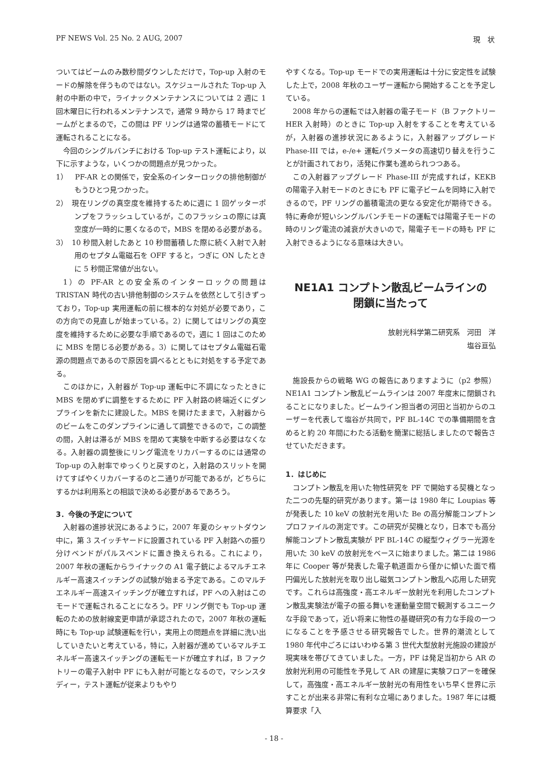PF NEWS Vol. 25 No. 2 AUG, 2007 現　状
ついてはビームのみ数秒間ダウンしただけで，Top-up 入射のモードの解除を伴うものではない。スケジュールされた Top-up 入射の中断の中で，ライナックメンテナンスについては 2 週に 1 回木曜日に行われるメンテナンスで，通常 9 時から 17 時までビームがとまるので，この間は PF リングは通常の蓄積モードにて運転されることになる。
今回のシングルバンチにおける Top-up テスト運転により，以下に示すような，いくつかの問題点が見つかった。
1）　PF-AR との関係で，安全系のインターロックの排他制御がもうひとつ見つかった。
2）　現在リングの真空度を維持するために週に 1 回ゲッターポンプをフラッシュしているが，このフラッシュの際には真空度が一時的に悪くなるので，MBS を閉める必要がある。
3）　10 秒間入射したあと 10 秒間蓄積した際に続く入射で入射用のセプタム電磁石を OFF すると，つぎに ON したときに 5 秒間正常値が出ない。
1）の PF-AR との安全系のインターロックの問題は TRISTAN 時代の古い排他制御のシステムを依然として引きずっており，Top-up 実用運転の前に根本的な対処が必要であり，この方向での見直しが始まっている。2）に関してはリングの真空度を維持するために必要な手順であるので，週に 1 回はこのために MBS を閉じる必要がある。3）に関してはセプタム電磁石電源の問題点であるので原因を調べるとともに対処をする予定である。
このほかに，入射器が Top-up 運転中に不調になったときに MBS を閉めずに調整をするために PF 入射路の終端近くにダンプラインを新たに建設した。MBS を開けたままで，入射器からのビームをこのダンプラインに通して調整できるので，この調整の間，入射は滞るが MBS を閉めて実験を中断する必要はなくなる。入射器の調整後にリング電流をリカバーするのには通常の Top-up の入射率でゆっくりと戻すのと，入射路のスリットを開けてすばやくリカバーするのと二通りが可能であるが，どちらにするかは利用系との相談で決める必要があるであろう。
3．今後の予定について
入射器の進捗状況にあるように，2007 年夏のシャットダウン中に，第 3 スイッチヤードに設置されている PF 入射路への振り分けベンドがパルスベンドに置き換えられる。これにより，2007 年秋の運転からライナックの A1 電子銃によるマルチエネルギー高速スイッチングの試験が始まる予定である。このマルチエネルギー高速スイッチングが確立すれば，PF への入射はこのモードで運転されることになろう。PF リング側でも Top-up 運転のための放射線変更申請が承認されたので，2007 年秋の運転時にも Top-up 試験運転を行い，実用上の問題点を詳細に洗い出していきたいと考えている，特に，入射器が進めているマルチエネルギー高速スイッチングの運転モードが確立すれば，B ファクトリーの電子入射中 PF にも入射が可能となるので，マシンスタディー，テスト運転が従来よりもやり
やすくなる。Top-up モードでの実用運転は十分に安定性を試験した上で，2008 年秋のユーザー運転から開始することを予定している。
2008 年からの運転では入射器の電子モード（B ファクトリー HER 入射時）のときに Top-up 入射をすることを考えているが，入射器の進捗状況にあるように，入射器アップグレード Phase-III では，e-/e+ 運転パラメータの高速切り替えを行うことが計画されており，活発に作業も進められつつある。
この入射器アップグレード Phase-III が完成すれば，KEKB の陽電子入射モードのときにも PF に電子ビームを同時に入射できるので，PF リングの蓄積電流の更なる安定化が期待できる。特に寿命が短いシングルバンチモードの運転では陽電子モードの時のリング電流の減衰が大きいので，陽電子モードの時も PF に入射できるようになる意味は大きい。
NE1A1 コンプトン散乱ビームラインの
閉鎖に当たって
放射光科学第二研究系　河田　洋
塩谷亘弘
施設長からの戦略 WG の報告にありますように（p2 参照）NE1A1 コンプトン散乱ビームラインは 2007 年度末に閉鎖されることになりました。ビームライン担当者の河田と当初からのユーザーを代表して塩谷が共同で，PF BL-14C での準備期間を含めると約 20 年間にわたる活動を簡潔に総括しましたので報告させていただきます。
1．はじめに
コンプトン散乱を用いた物性研究を PF で開始する契機となった二つの先駆的研究があります。第一は 1980 年に Loupias 等が発表した 10 keV の放射光を用いた Be の高分解能コンプトンプロファイルの測定です。この研究が契機となり，日本でも高分解能コンプトン散乱実験が PF BL-14C の縦型ウィグラー光源を用いた 30 keV の放射光をベースに始まりました。第二は 1986 年に Cooper 等が発表した電子軌道面から僅かに傾いた面で楕円偏光した放射光を取り出し磁気コンプトン散乱へ応用した研究です。これらは高強度・高エネルギー放射光を利用したコンプトン散乱実験法が電子の振る舞いを運動量空間で観測するユニークな手段であって，近い将来に物性の基礎研究の有力な手段の一つになることを予感させる研究報告でした。世界的潮流として 1980 年代中ごろにはいわゆる第 3 世代大型放射光施設の建設が現実味を帯びてきていました。一方，PF は発足当初から AR の放射光利用の可能性を予見して AR の建屋に実験フロアーを確保して，高強度・高エネルギー放射光の有用性をいち早く世界に示すことが出来る非常に有利な立場にありました。1987 年には概算要求「入
- 18 -